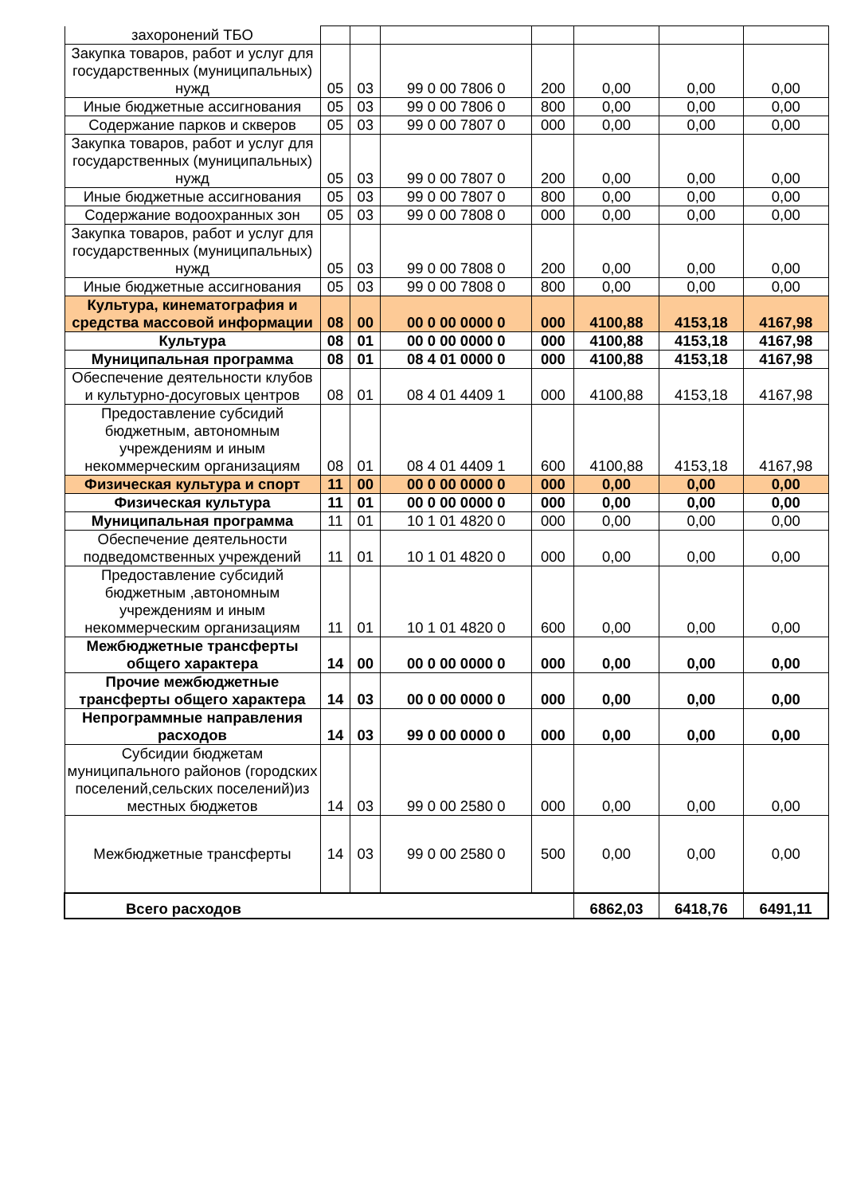| захоронений ТБО | | | | | | | |
| Закупка товаров, работ и услуг для государственных (муниципальных) нужд | 05 | 03 | 99 0 00 7806 0 | 200 | 0,00 | 0,00 | 0,00 |
| Иные бюджетные ассигнования | 05 | 03 | 99 0 00 7806 0 | 800 | 0,00 | 0,00 | 0,00 |
| Содержание парков и скверов | 05 | 03 | 99 0 00 7807 0 | 000 | 0,00 | 0,00 | 0,00 |
| Закупка товаров, работ и услуг для государственных (муниципальных) нужд | 05 | 03 | 99 0 00 7807 0 | 200 | 0,00 | 0,00 | 0,00 |
| Иные бюджетные ассигнования | 05 | 03 | 99 0 00 7807 0 | 800 | 0,00 | 0,00 | 0,00 |
| Содержание водоохранных зон | 05 | 03 | 99 0 00 7808 0 | 000 | 0,00 | 0,00 | 0,00 |
| Закупка товаров, работ и услуг для государственных (муниципальных) нужд | 05 | 03 | 99 0 00 7808 0 | 200 | 0,00 | 0,00 | 0,00 |
| Иные бюджетные ассигнования | 05 | 03 | 99 0 00 7808 0 | 800 | 0,00 | 0,00 | 0,00 |
| Культура, кинематография и средства массовой информации | 08 | 00 | 00 0 00 0000 0 | 000 | 4100,88 | 4153,18 | 4167,98 |
| Культура | 08 | 01 | 00 0 00 0000 0 | 000 | 4100,88 | 4153,18 | 4167,98 |
| Муниципальная программа | 08 | 01 | 08 4 01 0000 0 | 000 | 4100,88 | 4153,18 | 4167,98 |
| Обеспечение деятельности клубов и культурно-досуговых центров | 08 | 01 | 08 4 01 4409 1 | 000 | 4100,88 | 4153,18 | 4167,98 |
| Предоставление субсидий бюджетным, автономным учреждениям и иным некоммерческим организациям | 08 | 01 | 08 4 01 4409 1 | 600 | 4100,88 | 4153,18 | 4167,98 |
| Физическая культура и спорт | 11 | 00 | 00 0 00 0000 0 | 000 | 0,00 | 0,00 | 0,00 |
| Физическая культура | 11 | 01 | 00 0 00 0000 0 | 000 | 0,00 | 0,00 | 0,00 |
| Муниципальная программа | 11 | 01 | 10 1 01 4820 0 | 000 | 0,00 | 0,00 | 0,00 |
| Обеспечение деятельности подведомственных учреждений | 11 | 01 | 10 1 01 4820 0 | 000 | 0,00 | 0,00 | 0,00 |
| Предоставление субсидий бюджетным ,автономным учреждениям и иным некоммерческим организациям | 11 | 01 | 10 1 01 4820 0 | 600 | 0,00 | 0,00 | 0,00 |
| Межбюджетные трансферты общего характера | 14 | 00 | 00 0 00 0000 0 | 000 | 0,00 | 0,00 | 0,00 |
| Прочие межбюджетные трансферты общего характера | 14 | 03 | 00 0 00 0000 0 | 000 | 0,00 | 0,00 | 0,00 |
| Непрограммные направления расходов | 14 | 03 | 99 0 00 0000 0 | 000 | 0,00 | 0,00 | 0,00 |
| Субсидии бюджетам муниципального районов (городских поселений,сельских поселений)из местных бюджетов | 14 | 03 | 99 0 00 2580 0 | 000 | 0,00 | 0,00 | 0,00 |
| Межбюджетные трансферты | 14 | 03 | 99 0 00 2580 0 | 500 | 0,00 | 0,00 | 0,00 |
| Всего расходов | | | | | 6862,03 | 6418,76 | 6491,11 |